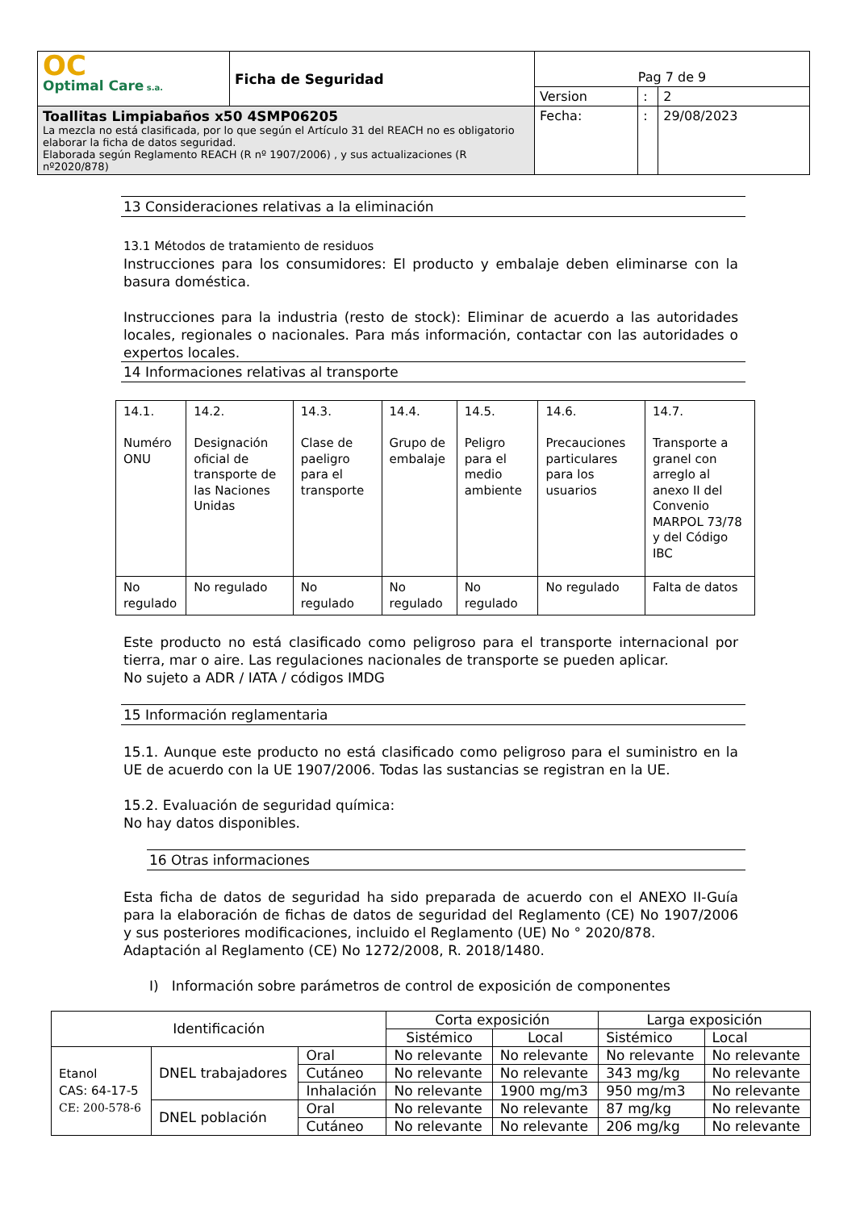| OC Optimal Care s.a. | Ficha de Seguridad | Pag 7 de 9 | | |
| | | Version | : | 2 |
| Toallitas Limpiabaños x50 4SMP06205 La mezcla no está clasificada, por lo que según el Artículo 31 del REACH no es obligatorio elaborar la ficha de datos seguridad. Elaborada según Reglamento REACH (R nº 1907/2006) , y sus actualizaciones (R nº2020/878) | | Fecha: | : | 29/08/2023 |
13 Consideraciones relativas a la eliminación
13.1 Métodos de tratamiento de residuos
Instrucciones para los consumidores: El producto y embalaje deben eliminarse con la basura doméstica.
Instrucciones para la industria (resto de stock): Eliminar de acuerdo a las autoridades locales, regionales o nacionales. Para más información, contactar con las autoridades o expertos locales.
14 Informaciones relativas al transporte
| 14.1. Numéro ONU | 14.2. Designación oficial de transporte de las Naciones Unidas | 14.3. Clase de paeligro para el transporte | 14.4. Grupo de embalaje | 14.5. Peligro para el medio ambiente | 14.6. Precauciones particulares para los usuarios | 14.7. Transporte a granel con arreglo al anexo II del Convenio MARPOL 73/78 y del Código IBC |
| No regulado | No regulado | No regulado | No regulado | No regulado | No regulado | Falta de datos |
Este producto no está clasificado como peligroso para el transporte internacional por tierra, mar o aire. Las regulaciones nacionales de transporte se pueden aplicar.
No sujeto a ADR / IATA / códigos IMDG
15 Información reglamentaria
15.1. Aunque este producto no está clasificado como peligroso para el suministro en la UE de acuerdo con la UE 1907/2006. Todas las sustancias se registran en la UE.
15.2. Evaluación de seguridad química:
No hay datos disponibles.
16 Otras informaciones
Esta ficha de datos de seguridad ha sido preparada de acuerdo con el ANEXO II-Guía para la elaboración de fichas de datos de seguridad del Reglamento (CE) No 1907/2006 y sus posteriores modificaciones, incluido el Reglamento (UE) No ° 2020/878.
Adaptación al Reglamento (CE) No 1272/2008, R. 2018/1480.
I) Información sobre parámetros de control de exposición de componentes
| Identificación | | | Corta exposición | | Larga exposición | |
| | | | Sistémico | Local | Sistémico | Local |
| Etanol CAS: 64-17-5 CE: 200-578-6 | DNEL trabajadores | Oral | No relevante | No relevante | No relevante | No relevante |
| | | Cutáneo | No relevante | No relevante | 343 mg/kg | No relevante |
| | | Inhalación | No relevante | 1900 mg/m3 | 950 mg/m3 | No relevante |
| | DNEL población | Oral | No relevante | No relevante | 87 mg/kg | No relevante |
| | | Cutáneo | No relevante | No relevante | 206 mg/kg | No relevante |